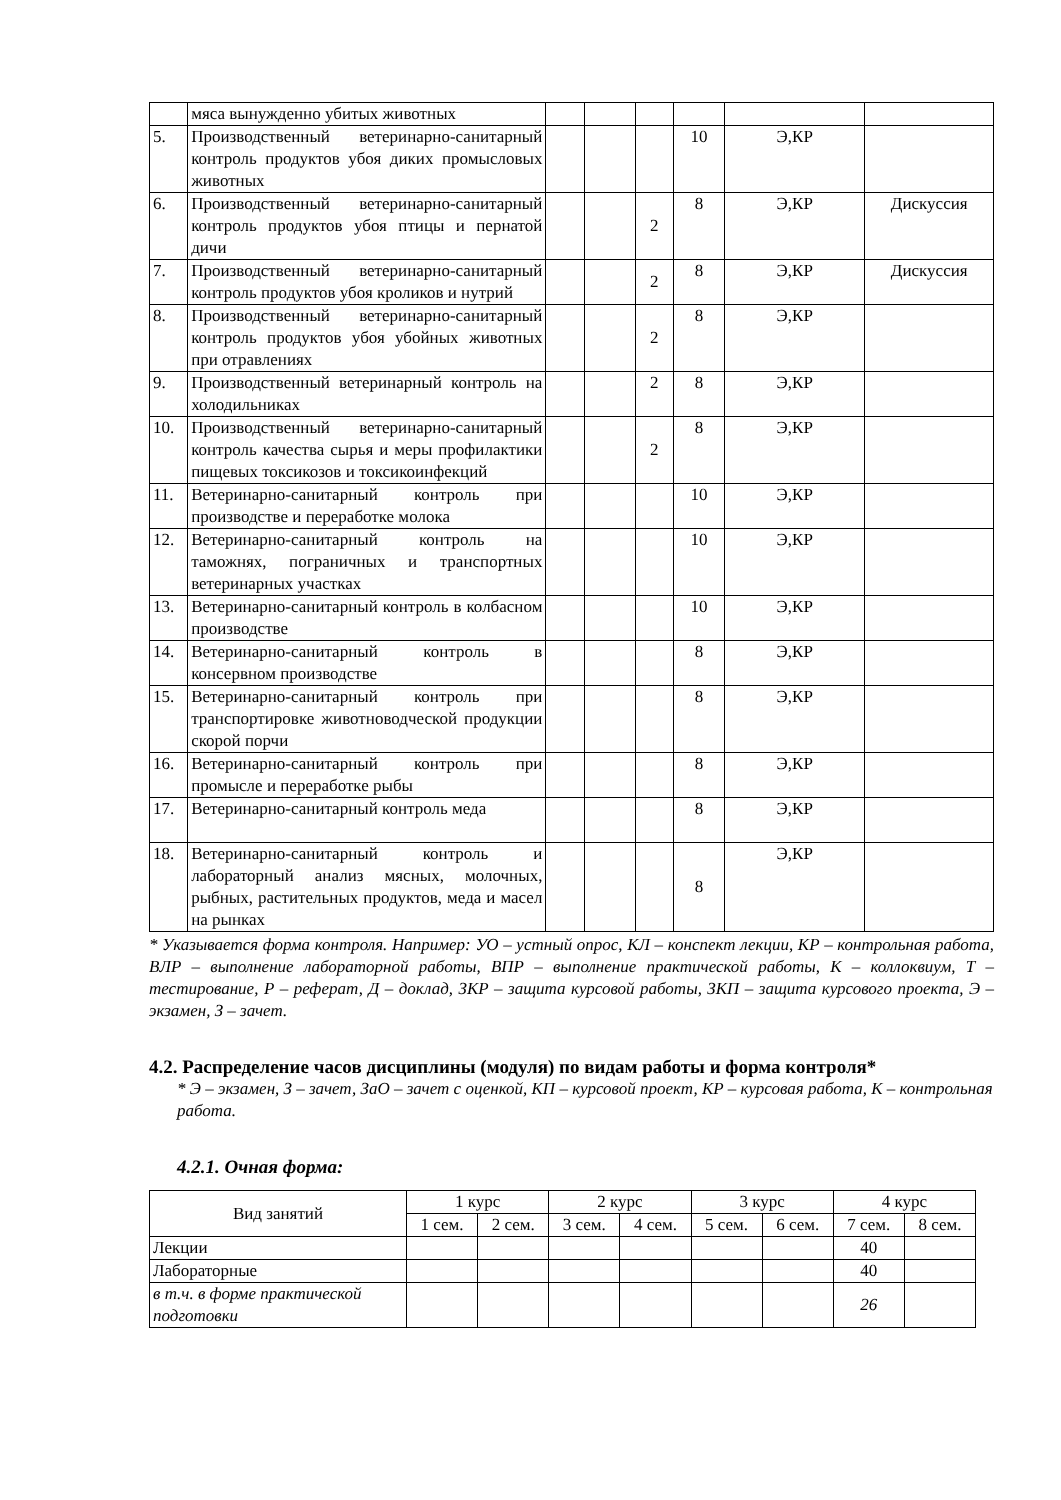| | мяса вынужденно убитых животных | | | | | | |
| 5. | Производственный ветеринарно-санитарный контроль продуктов убоя диких промысловых животных | | | | 10 | Э,КР | |
| 6. | Производственный ветеринарно-санитарный контроль продуктов убоя птицы и пернатой дичи | | | 2 | 8 | Э,КР | Дискуссия |
| 7. | Производственный ветеринарно-санитарный контроль продуктов убоя кроликов и нутрий | | | 2 | 8 | Э,КР | Дискуссия |
| 8. | Производственный ветеринарно-санитарный контроль продуктов убоя убойных животных при отравлениях | | | 2 | 8 | Э,КР | |
| 9. | Производственный ветеринарный контроль на холодильниках | | | 2 | 8 | Э,КР | |
| 10. | Производственный ветеринарно-санитарный контроль качества сырья и меры профилактики пищевых токсикозов и токсикоинфекций | | | 2 | 8 | Э,КР | |
| 11. | Ветеринарно-санитарный контроль при производстве и переработке молока | | | | 10 | Э,КР | |
| 12. | Ветеринарно-санитарный контроль на таможнях, пограничных и транспортных ветеринарных участках | | | | 10 | Э,КР | |
| 13. | Ветеринарно-санитарный контроль в колбасном производстве | | | | 10 | Э,КР | |
| 14. | Ветеринарно-санитарный контроль в консервном производстве | | | | 8 | Э,КР | |
| 15. | Ветеринарно-санитарный контроль при транспортировке животноводческой продукции скорой порчи | | | | 8 | Э,КР | |
| 16. | Ветеринарно-санитарный контроль при промысле и переработке рыбы | | | | 8 | Э,КР | |
| 17. | Ветеринарно-санитарный контроль меда | | | | 8 | Э,КР | |
| 18. | Ветеринарно-санитарный контроль и лабораторный анализ мясных, молочных, рыбных, растительных продуктов, меда и масел на рынках | | | | 8 | Э,КР | |
* Указывается форма контроля. Например: УО – устный опрос, КЛ – конспект лекции, КР – контрольная работа, ВЛР – выполнение лабораторной работы, ВПР – выполнение практической работы, К – коллоквиум, Т – тестирование, Р – реферат, Д – доклад, ЗКР – защита курсовой работы, ЗКП – защита курсового проекта, Э – экзамен, З – зачет.
4.2. Распределение часов дисциплины (модуля) по видам работы и форма контроля*
* Э – экзамен, З – зачет, ЗаО – зачет с оценкой, КП – курсовой проект, КР – курсовая работа, К – контрольная работа.
4.2.1. Очная форма:
| Вид занятий | 1 курс | | 2 курс | | 3 курс | | 4 курс | |
| | 1 сем. | 2 сем. | 3 сем. | 4 сем. | 5 сем. | 6 сем. | 7 сем. | 8 сем. |
| Лекции | | | | | | | 40 | |
| Лабораторные | | | | | | | 40 | |
| в т.ч. в форме практической подготовки | | | | | | | 26 | |